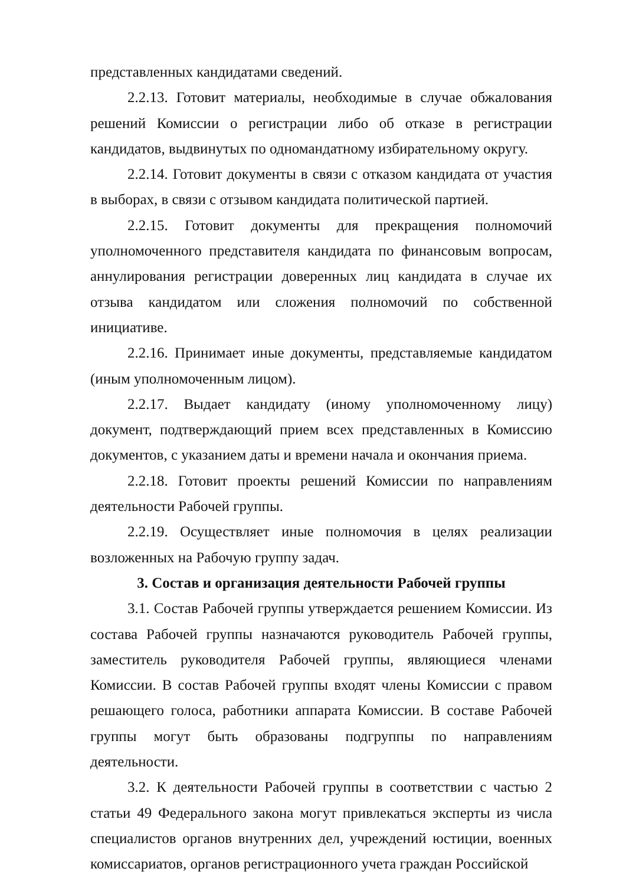представленных кандидатами сведений.
2.2.13. Готовит материалы, необходимые в случае обжалования решений Комиссии о регистрации либо об отказе в регистрации кандидатов, выдвинутых по одномандатному избирательному округу.
2.2.14. Готовит документы в связи с отказом кандидата от участия в выборах, в связи с отзывом кандидата политической партией.
2.2.15. Готовит документы для прекращения полномочий уполномоченного представителя кандидата по финансовым вопросам, аннулирования регистрации доверенных лиц кандидата в случае их отзыва кандидатом или сложения полномочий по собственной инициативе.
2.2.16. Принимает иные документы, представляемые кандидатом (иным уполномоченным лицом).
2.2.17. Выдает кандидату (иному уполномоченному лицу) документ, подтверждающий прием всех представленных в Комиссию документов, с указанием даты и времени начала и окончания приема.
2.2.18. Готовит проекты решений Комиссии по направлениям деятельности Рабочей группы.
2.2.19. Осуществляет иные полномочия в целях реализации возложенных на Рабочую группу задач.
3. Состав и организация деятельности Рабочей группы
3.1. Состав Рабочей группы утверждается решением Комиссии. Из состава Рабочей группы назначаются руководитель Рабочей группы, заместитель руководителя Рабочей группы, являющиеся членами Комиссии. В состав Рабочей группы входят члены Комиссии с правом решающего голоса, работники аппарата Комиссии. В составе Рабочей группы могут быть образованы подгруппы по направлениям деятельности.
3.2. К деятельности Рабочей группы в соответствии с частью 2 статьи 49 Федерального закона могут привлекаться эксперты из числа специалистов органов внутренних дел, учреждений юстиции, военных комиссариатов, органов регистрационного учета граждан Российской